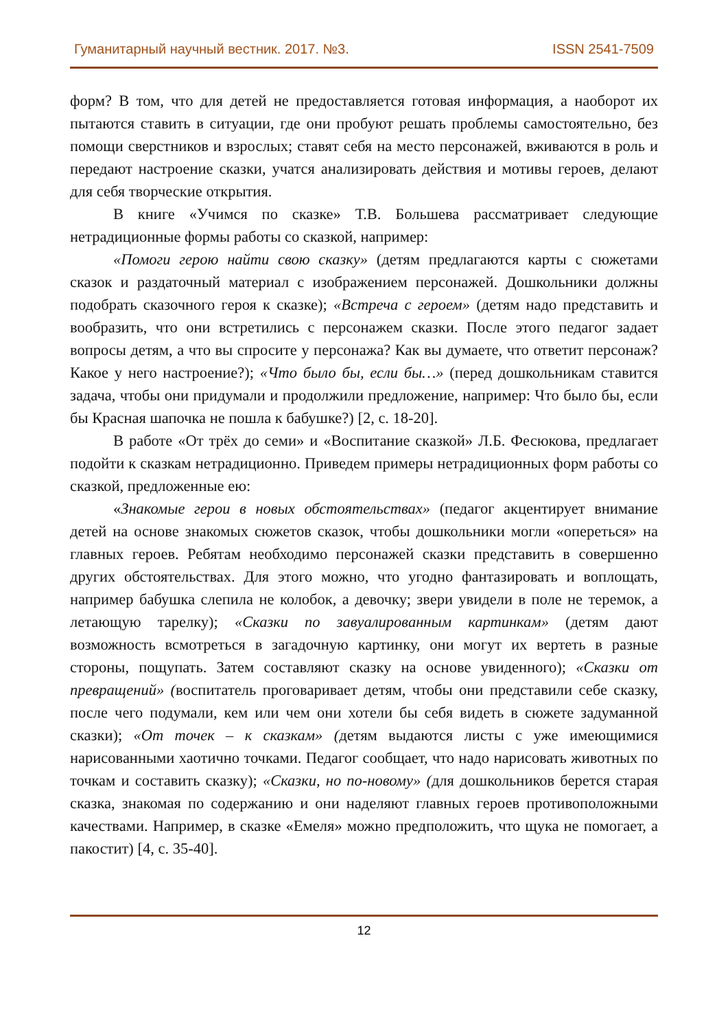Гуманитарный научный вестник. 2017. №3. ISSN 2541-7509
форм? В том, что для детей не предоставляется готовая информация, а наоборот их пытаются ставить в ситуации, где они пробуют решать проблемы самостоятельно, без помощи сверстников и взрослых; ставят себя на место персонажей, вживаются в роль и передают настроение сказки, учатся анализировать действия и мотивы героев, делают для себя творческие открытия.
В книге «Учимся по сказке» Т.В. Большева рассматривает следующие нетрадиционные формы работы со сказкой, например:
«Помоги герою найти свою сказку» (детям предлагаются карты с сюжетами сказок и раздаточный материал с изображением персонажей. Дошкольники должны подобрать сказочного героя к сказке); «Встреча с героем» (детям надо представить и вообразить, что они встретились с персонажем сказки. После этого педагог задает вопросы детям, а что вы спросите у персонажа? Как вы думаете, что ответит персонаж? Какое у него настроение?); «Что было бы, если бы…» (перед дошкольникам ставится задача, чтобы они придумали и продолжили предложение, например: Что было бы, если бы Красная шапочка не пошла к бабушке?) [2, с. 18-20].
В работе «От трёх до семи» и «Воспитание сказкой» Л.Б. Фесюкова, предлагает подойти к сказкам нетрадиционно. Приведем примеры нетрадиционных форм работы со сказкой, предложенные ею:
«Знакомые герои в новых обстоятельствах» (педагог акцентирует внимание детей на основе знакомых сюжетов сказок, чтобы дошкольники могли «опереться» на главных героев. Ребятам необходимо персонажей сказки представить в совершенно других обстоятельствах. Для этого можно, что угодно фантазировать и воплощать, например бабушка слепила не колобок, а девочку; звери увидели в поле не теремок, а летающую тарелку); «Сказки по завуалированным картинкам» (детям дают возможность всмотреться в загадочную картинку, они могут их вертеть в разные стороны, пощупать. Затем составляют сказку на основе увиденного); «Сказки от превращений» (воспитатель проговаривает детям, чтобы они представили себе сказку, после чего подумали, кем или чем они хотели бы себя видеть в сюжете задуманной сказки); «От точек – к сказкам» (детям выдаются листы с уже имеющимися нарисованными хаотично точками. Педагог сообщает, что надо нарисовать животных по точкам и составить сказку); «Сказки, но по-новому» (для дошкольников берется старая сказка, знакомая по содержанию и они наделяют главных героев противоположными качествами. Например, в сказке «Емеля» можно предположить, что щука не помогает, а пакостит) [4, с. 35-40].
12